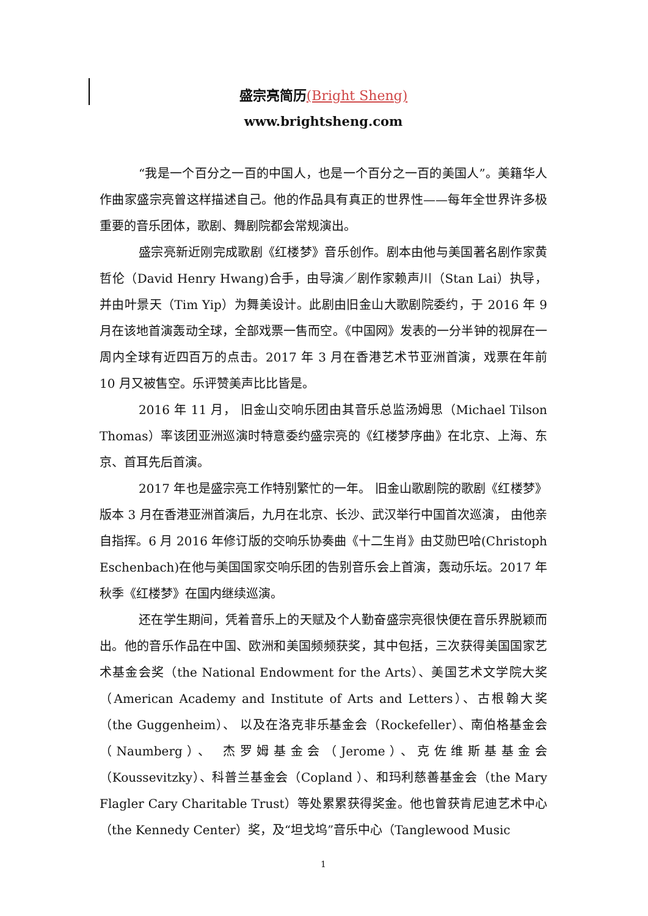盛宗亮简历(Bright Sheng)
www.brightsheng.com
“我是一个百分之一百的中国人，也是一个百分之一百的美国人”。美籍华人作曲家盛宗亮曾这样描述自己。他的作品具有真正的世界性——每年全世界许多极重要的音乐团体，歌剧、舞剧院都会常规演出。
盛宗亮新近刚完成歌剧《红楼梦》音乐创作。剧本由他与美国著名剧作家黄哲伦（David Henry Hwang)合手，由导演／剧作家赖声川（Stan Lai）执导，并由叶景天（Tim Yip）为舞美设计。此剧由旧金山大歌剧院委约，于 2016 年 9 月在该地首演轰动全球，全部戏票一售而空。《中国网》发表的一分半钟的视屏在一周内全球有近四百万的点击。2017 年 3 月在香港艺术节亚洲首演，戏票在年前 10 月又被售空。乐评赞美声比比皆是。
2016 年 11 月， 旧金山交响乐团由其音乐总监汤姆思（Michael Tilson Thomas）率该团亚洲巡演时特意委约盛宗亮的《红楼梦序曲》在北京、上海、东京、首耳先后首演。
2017 年也是盛宗亮工作特别繁忙的一年。 旧金山歌剧院的歌剧《红楼梦》版本 3 月在香港亚洲首演后，九月在北京、长沙、武汉举行中国首次巡演， 由他亲自指挥。6 月 2016 年修订版的交响乐协奏曲《十二生肖》由艾勋巴哈(Christoph Eschenbach)在他与美国国家交响乐团的告别音乐会上首演，轰动乐坛。2017 年秋季《红楼梦》在国内继续巡演。
还在学生期间，凭着音乐上的天赋及个人勤奋盛宗亮很快便在音乐界脱颖而出。他的音乐作品在中国、欧洲和美国频频获奖，其中包括，三次获得美国国家艺术基金会奖（the National Endowment for the Arts）、美国艺术文学院大奖（American Academy and Institute of Arts and Letters）、古根翰大奖（the Guggenheim）、 以及在洛克非乐基金会（Rockefeller）、南伯格基金会（Naumberg）、 杰罗姆基金会（Jerome）、克佐维斯基基金会（Koussevitzky）、科普兰基金会（Copland ）、和玛利慈善基金会（the Mary Flagler Cary Charitable Trust）等处累累获得奖金。他也曾获肯尼迪艺术中心（the Kennedy Center）奖，及“坦戈坞”音乐中心（Tanglewood Music
1